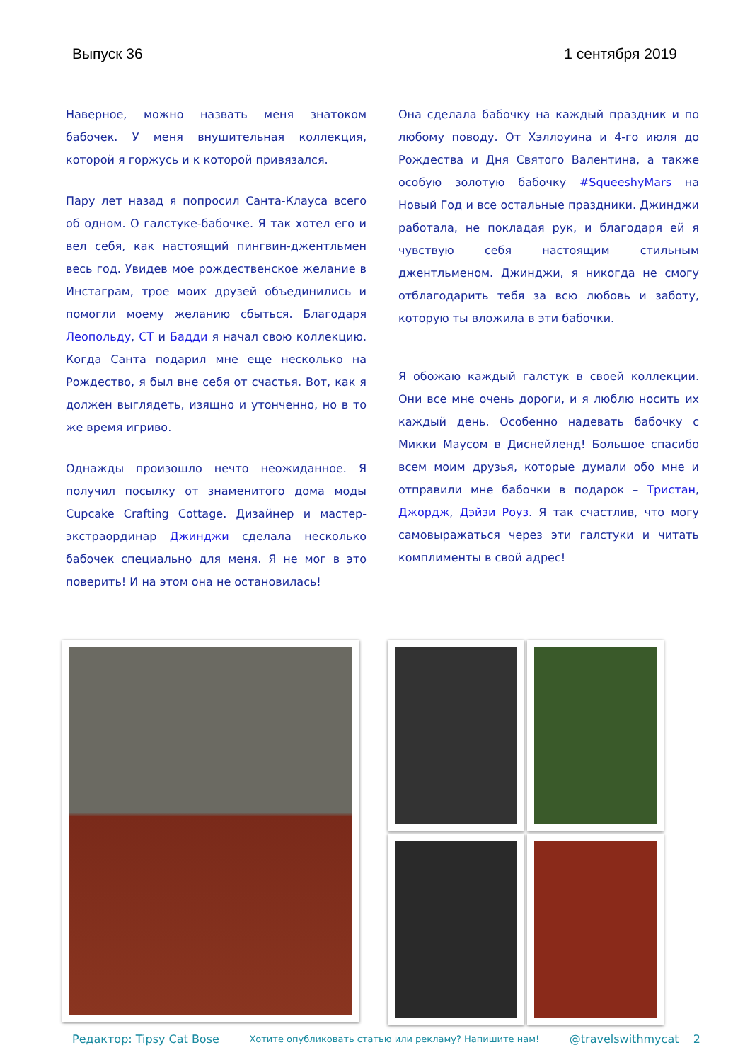Выпуск 36 1 сентября 2019
Наверное, можно назвать меня знатоком бабочек. У меня внушительная коллекция, которой я горжусь и к которой привязался.
Пару лет назад я попросил Санта-Клауса всего об одном. О галстуке-бабочке. Я так хотел его и вел себя, как настоящий пингвин-джентльмен весь год. Увидев мое рождественское желание в Инстаграм, трое моих друзей объединились и помогли моему желанию сбыться. Благодаря Леопольду, CT и Бадди я начал свою коллекцию. Когда Санта подарил мне еще несколько на Рождество, я был вне себя от счастья. Вот, как я должен выглядеть, изящно и утонченно, но в то же время игриво.
Однажды произошло нечто неожиданное. Я получил посылку от знаменитого дома моды Cupcake Crafting Cottage. Дизайнер и мастер-экстраординар Джинджи сделала несколько бабочек специально для меня. Я не мог в это поверить! И на этом она не остановилась!
Она сделала бабочку на каждый праздник и по любому поводу. От Хэллоуина и 4-го июля до Рождества и Дня Святого Валентина, а также особую золотую бабочку #SqueeshyMars на Новый Год и все остальные праздники. Джинджи работала, не покладая рук, и благодаря ей я чувствую себя настоящим стильным джентльменом. Джинджи, я никогда не смогу отблагодарить тебя за всю любовь и заботу, которую ты вложила в эти бабочки.
Я обожаю каждый галстук в своей коллекции. Они все мне очень дороги, и я люблю носить их каждый день. Особенно надевать бабочку с Микки Маусом в Диснейленд! Большое спасибо всем моим друзья, которые думали обо мне и отправили мне бабочки в подарок – Тристан, Джордж, Дэйзи Роуз. Я так счастлив, что могу самовыражаться через эти галстуки и читать комплименты в свой адрес!
Редактор: Tipsy Cat Bose Хотите опубликовать статью или рекламу? Напишите нам! @travelswithmycat 2